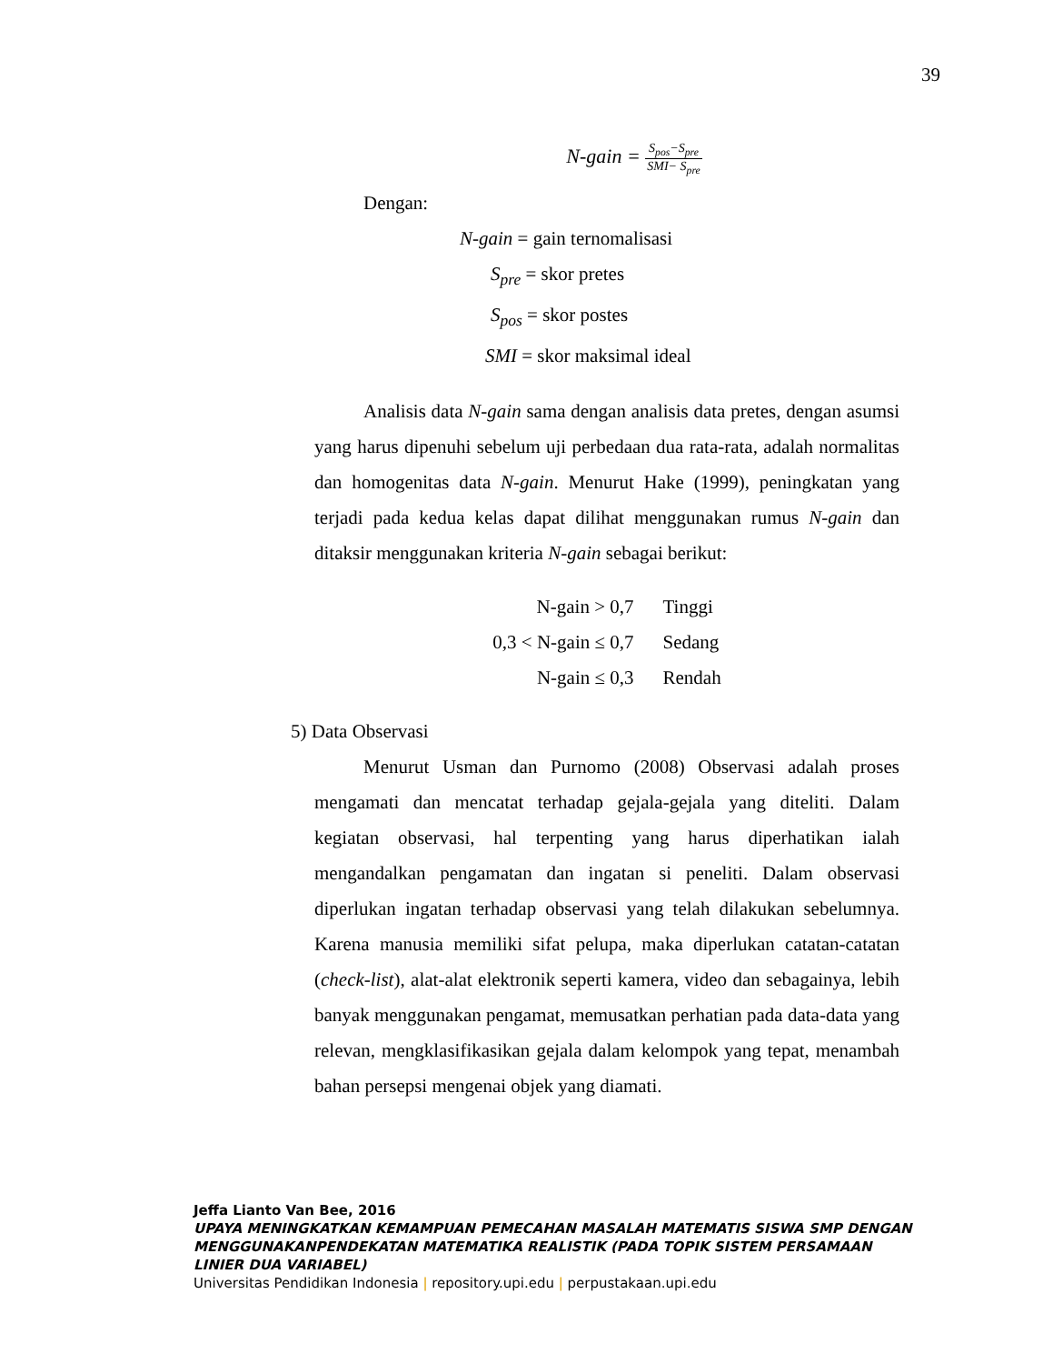39
N-gain = S<sub>pos</sub>−S<sub>pre</sub> SMI− S<sub>pre</sub>
Dengan:
N-gain = gain ternomalisasi
S<sub>pre</sub> = skor pretes
S<sub>pos</sub> = skor postes
SMI = skor maksimal ideal
Analisis data N-gain sama dengan analisis data pretes, dengan asumsi yang harus dipenuhi sebelum uji perbedaan dua rata-rata, adalah normalitas dan homogenitas data N-gain. Menurut Hake (1999), peningkatan yang terjadi pada kedua kelas dapat dilihat menggunakan rumus N-gain dan ditaksir menggunakan kriteria N-gain sebagai berikut:
| N-gain > 0,7 | Tinggi |
| 0,3 < N-gain ≤ 0,7 | Sedang |
| N-gain ≤ 0,3 | Rendah |
5) Data Observasi
Menurut Usman dan Purnomo (2008) Observasi adalah proses mengamati dan mencatat terhadap gejala-gejala yang diteliti. Dalam kegiatan observasi, hal terpenting yang harus diperhatikan ialah mengandalkan pengamatan dan ingatan si peneliti. Dalam observasi diperlukan ingatan terhadap observasi yang telah dilakukan sebelumnya. Karena manusia memiliki sifat pelupa, maka diperlukan catatan-catatan (check-list), alat-alat elektronik seperti kamera, video dan sebagainya, lebih banyak menggunakan pengamat, memusatkan perhatian pada data-data yang relevan, mengklasifikasikan gejala dalam kelompok yang tepat, menambah bahan persepsi mengenai objek yang diamati.
Jeffa Lianto Van Bee, 2016
UPAYA MENINGKATKAN KEMAMPUAN PEMECAHAN MASALAH MATEMATIS SISWA SMP DENGAN MENGGUNAKANPENDEKATAN MATEMATIKA REALISTIK (PADA TOPIK SISTEM PERSAMAAN LINIER DUA VARIABEL)
Universitas Pendidikan Indonesia | repository.upi.edu | perpustakaan.upi.edu